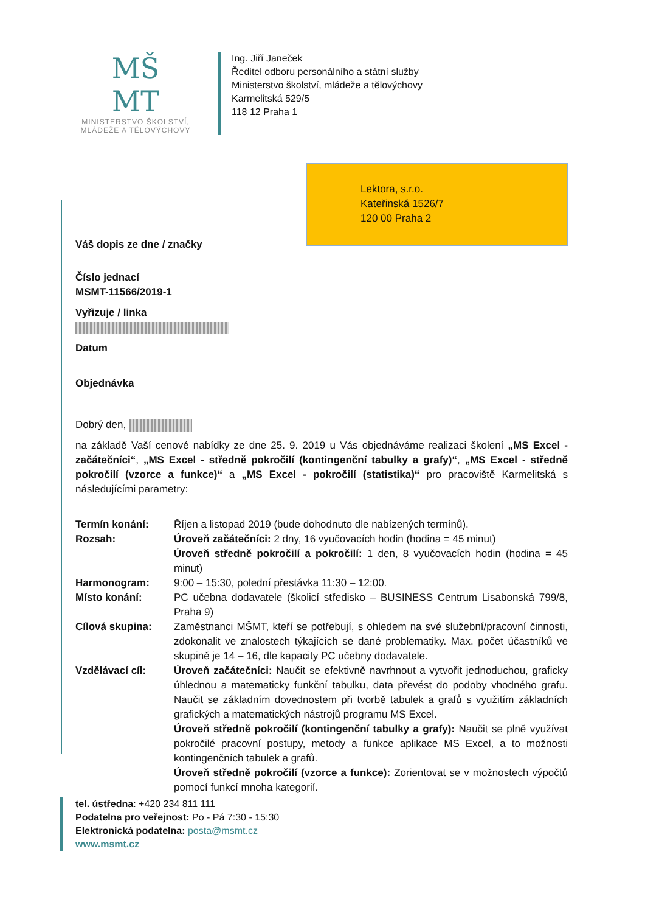MŠ
MT
MINISTERSTVO ŠKOLSTVÍ,
MLÁDEŽE A TĚLOVÝCHOVY
Ing. Jiří Janeček
Ředitel odboru personálního a státní služby
Ministerstvo školství, mládeže a tělovýchovy
Karmelitská 529/5
118 12 Praha 1
Lektora, s.r.o.
Kateřinská 1526/7
120 00 Praha 2
Váš dopis ze dne / značky
Číslo jednací
MSMT-11566/2019-1
Vyřizuje / linka
Datum
Objednávka
Dobrý den,
na základě Vaší cenové nabídky ze dne 25. 9. 2019 u Vás objednáváme realizaci školení „MS Excel - začátečníci“, „MS Excel - středně pokročilí (kontingenční tabulky a grafy)“, „MS Excel - středně pokročilí (vzorce a funkce)“ a „MS Excel - pokročilí (statistika)“ pro pracoviště Karmelitská s následujícími parametry:
| Termín konání: | Říjen a listopad 2019 (bude dohodnuto dle nabízených termínů). |
| Rozsah: | Úroveň začátečníci: 2 dny, 16 vyučovacích hodin (hodina = 45 minut) Úroveň středně pokročilí a pokročilí: 1 den, 8 vyučovacích hodin (hodina = 45 minut) |
| Harmonogram: | 9:00 – 15:30, polední přestávka 11:30 – 12:00. |
| Místo konání: | PC učebna dodavatele (školicí středisko – BUSINESS Centrum Lisabonská 799/8, Praha 9) |
| Cílová skupina: | Zaměstnanci MŠMT, kteří se potřebují, s ohledem na své služební/pracovní činnosti, zdokonalit ve znalostech týkajících se dané problematiky. Max. počet účastníků ve skupině je 14 – 16, dle kapacity PC učebny dodavatele. |
| Vzdělávací cíl: | Úroveň začátečníci: Naučit se efektivně navrhnout a vytvořit jednoduchou, graficky úhlednou a matematicky funkční tabulku, data převést do podoby vhodného grafu. Naučit se základním dovednostem při tvorbě tabulek a grafů s využitím základních grafických a matematických nástrojů programu MS Excel. Úroveň středně pokročilí (kontingenční tabulky a grafy): Naučit se plně využívat pokročilé pracovní postupy, metody a funkce aplikace MS Excel, a to možnosti kontingenčních tabulek a grafů. Úroveň středně pokročilí (vzorce a funkce): Zorientovat se v možnostech výpočtů pomocí funkcí mnoha kategorií. |
tel. ústředna: +420 234 811 111
Podatelna pro veřejnost: Po - Pá 7:30 - 15:30
Elektronická podatelna: posta@msmt.cz
www.msmt.cz